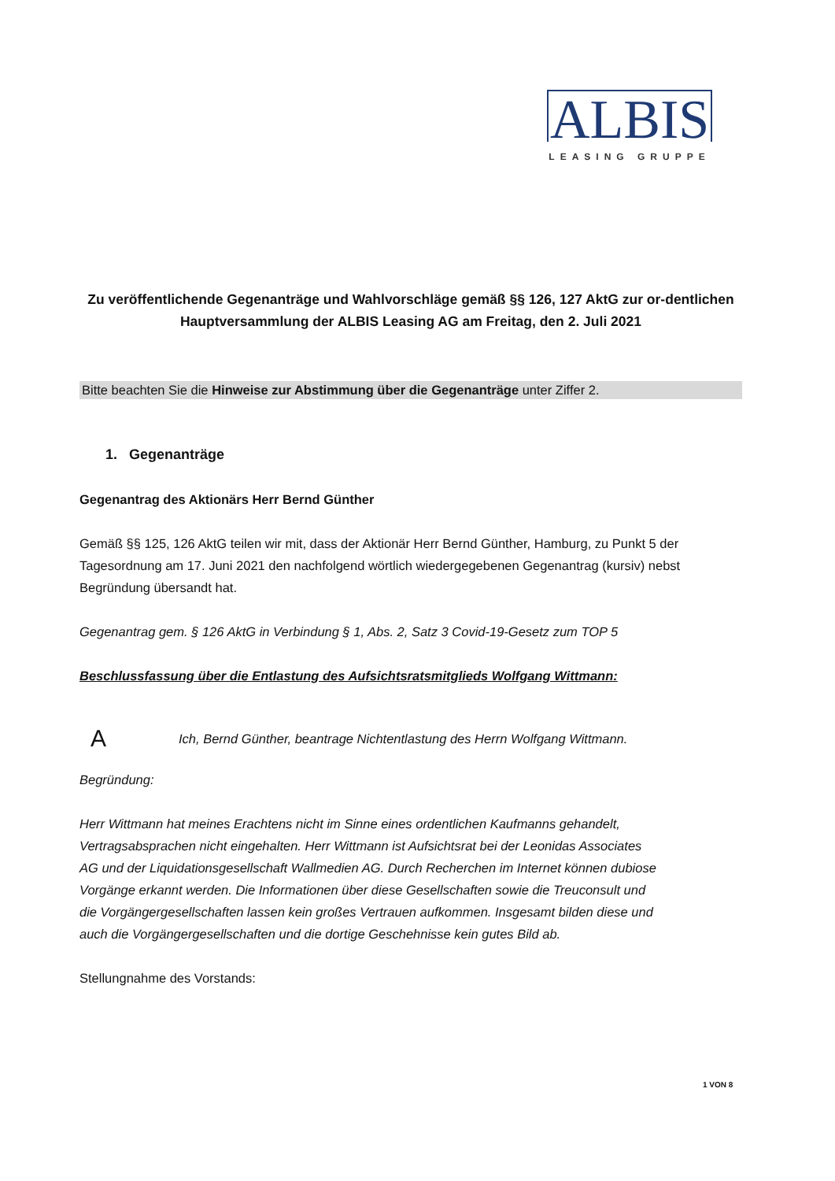ALBIS
LEASING GRUPPE
Zu veröffentlichende Gegenanträge und Wahlvorschläge gemäß §§ 126, 127 AktG zur or-dentlichen Hauptversammlung der ALBIS Leasing AG am Freitag, den 2. Juli 2021
Bitte beachten Sie die Hinweise zur Abstimmung über die Gegenanträge unter Ziffer 2.
1. Gegenanträge
Gegenantrag des Aktionärs Herr Bernd Günther
Gemäß §§ 125, 126 AktG teilen wir mit, dass der Aktionär Herr Bernd Günther, Hamburg, zu Punkt 5 der Tagesordnung am 17. Juni 2021 den nachfolgend wörtlich wiedergegebenen Gegenantrag (kursiv) nebst Begründung übersandt hat.
Gegenantrag gem. § 126 AktG in Verbindung § 1, Abs. 2, Satz 3 Covid-19-Gesetz zum TOP 5
Beschlussfassung über die Entlastung des Aufsichtsratsmitglieds Wolfgang Wittmann:
A Ich, Bernd Günther, beantrage Nichtentlastung des Herrn Wolfgang Wittmann.
Begründung:
Herr Wittmann hat meines Erachtens nicht im Sinne eines ordentlichen Kaufmanns gehandelt, Vertragsabsprachen nicht eingehalten. Herr Wittmann ist Aufsichtsrat bei der Leonidas Associates AG und der Liquidationsgesellschaft Wallmedien AG. Durch Recherchen im Internet können dubiose Vorgänge erkannt werden. Die Informationen über diese Gesellschaften sowie die Treuconsult und die Vorgängergesellschaften lassen kein großes Vertrauen aufkommen. Insgesamt bilden diese und auch die Vorgängergesellschaften und die dortige Geschehnisse kein gutes Bild ab.
Stellungnahme des Vorstands:
1 VON 8